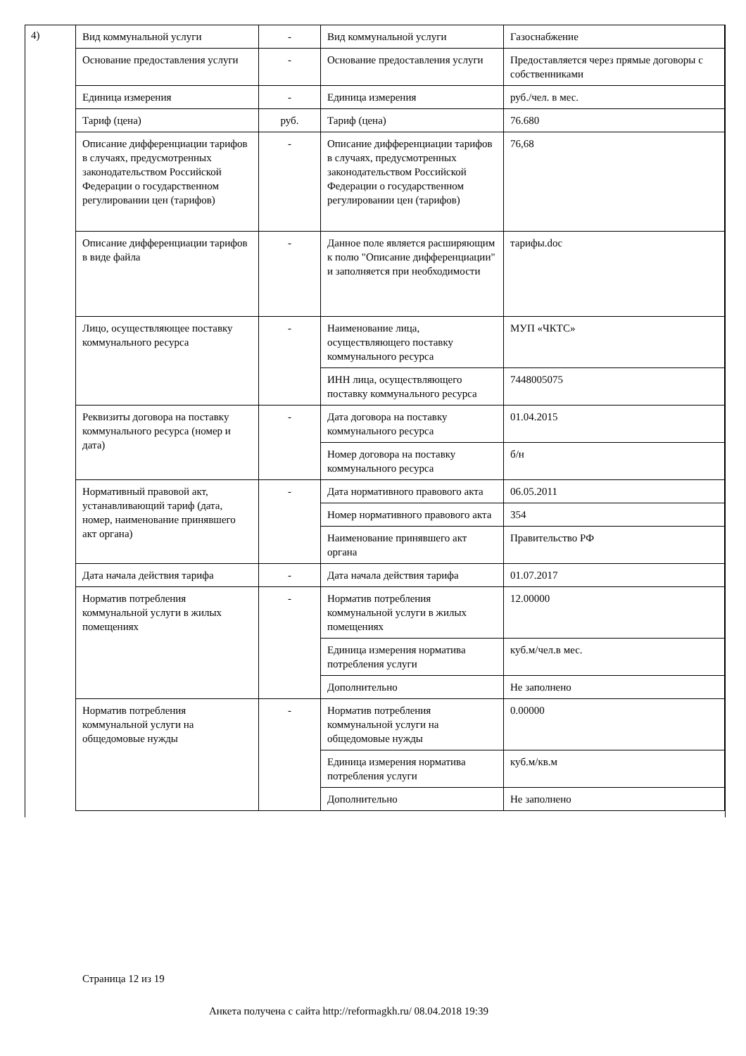4)
| Вид коммунальной услуги | - | Вид коммунальной услуги | Газоснабжение |
| Основание предоставления услуги | - | Основание предоставления услуги | Предоставляется через прямые договоры с собственниками |
| Единица измерения | - | Единица измерения | руб./чел. в мес. |
| Тариф (цена) | руб. | Тариф (цена) | 76.680 |
| Описание дифференциации тарифов в случаях, предусмотренных законодательством Российской Федерации о государственном регулировании цен (тарифов) | - | Описание дифференциации тарифов в случаях, предусмотренных законодательством Российской Федерации о государственном регулировании цен (тарифов) | 76,68 |
| Описание дифференциации тарифов в виде файла | - | Данное поле является расширяющим к полю "Описание дифференциации" и заполняется при необходимости | тарифы.doc |
| Лицо, осуществляющее поставку коммунального ресурса | - | Наименование лица, осуществляющего поставку коммунального ресурса | МУП «ЧКТС» |
| | | ИНН лица, осуществляющего поставку коммунального ресурса | 7448005075 |
| Реквизиты договора на поставку коммунального ресурса (номер и дата) | - | Дата договора на поставку коммунального ресурса | 01.04.2015 |
| | | Номер договора на поставку коммунального ресурса | б/н |
| Нормативный правовой акт, устанавливающий тариф (дата, номер, наименование принявшего акт органа) | - | Дата нормативного правового акта | 06.05.2011 |
| | | Номер нормативного правового акта | 354 |
| | | Наименование принявшего акт органа | Правительство РФ |
| Дата начала действия тарифа | - | Дата начала действия тарифа | 01.07.2017 |
| Норматив потребления коммунальной услуги в жилых помещениях | - | Норматив потребления коммунальной услуги в жилых помещениях | 12.00000 |
| | | Единица измерения норматива потребления услуги | куб.м/чел.в мес. |
| | | Дополнительно | Не заполнено |
| Норматив потребления коммунальной услуги на общедомовые нужды | - | Норматив потребления коммунальной услуги на общедомовые нужды | 0.00000 |
| | | Единица измерения норматива потребления услуги | куб.м/кв.м |
| | | Дополнительно | Не заполнено |
Страница 12 из 19
Анкета получена с сайта http://reformagkh.ru/ 08.04.2018 19:39